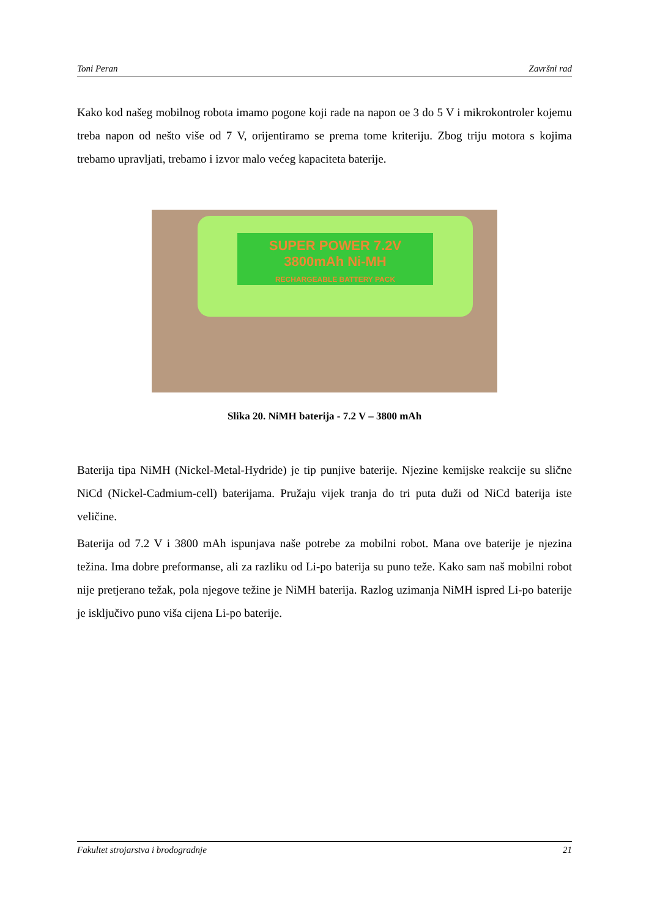Toni Peran Završni rad
Kako kod našeg mobilnog robota imamo pogone koji rade na napon oe 3 do 5 V i mikrokontroler kojemu treba napon od nešto više od 7 V, orijentiramo se prema tome kriteriju. Zbog triju motora s kojima trebamo upravljati, trebamo i izvor malo većeg kapaciteta baterije.
SUPER POWER 7.2V 3800mAh Ni-MH
RECHARGEABLE BATTERY PACK
Slika 20. NiMH baterija - 7.2 V – 3800 mAh
Baterija tipa NiMH (Nickel-Metal-Hydride) je tip punjive baterije. Njezine kemijske reakcije su slične NiCd (Nickel-Cadmium-cell) baterijama. Pružaju vijek tranja do tri puta duži od NiCd baterija iste veličine.
Baterija od 7.2 V i 3800 mAh ispunjava naše potrebe za mobilni robot. Mana ove baterije je njezina težina. Ima dobre preformanse, ali za razliku od Li-po baterija su puno teže. Kako sam naš mobilni robot nije pretjerano težak, pola njegove težine je NiMH baterija. Razlog uzimanja NiMH ispred Li-po baterije je isključivo puno viša cijena Li-po baterije.
Fakultet strojarstva i brodogradnje 21